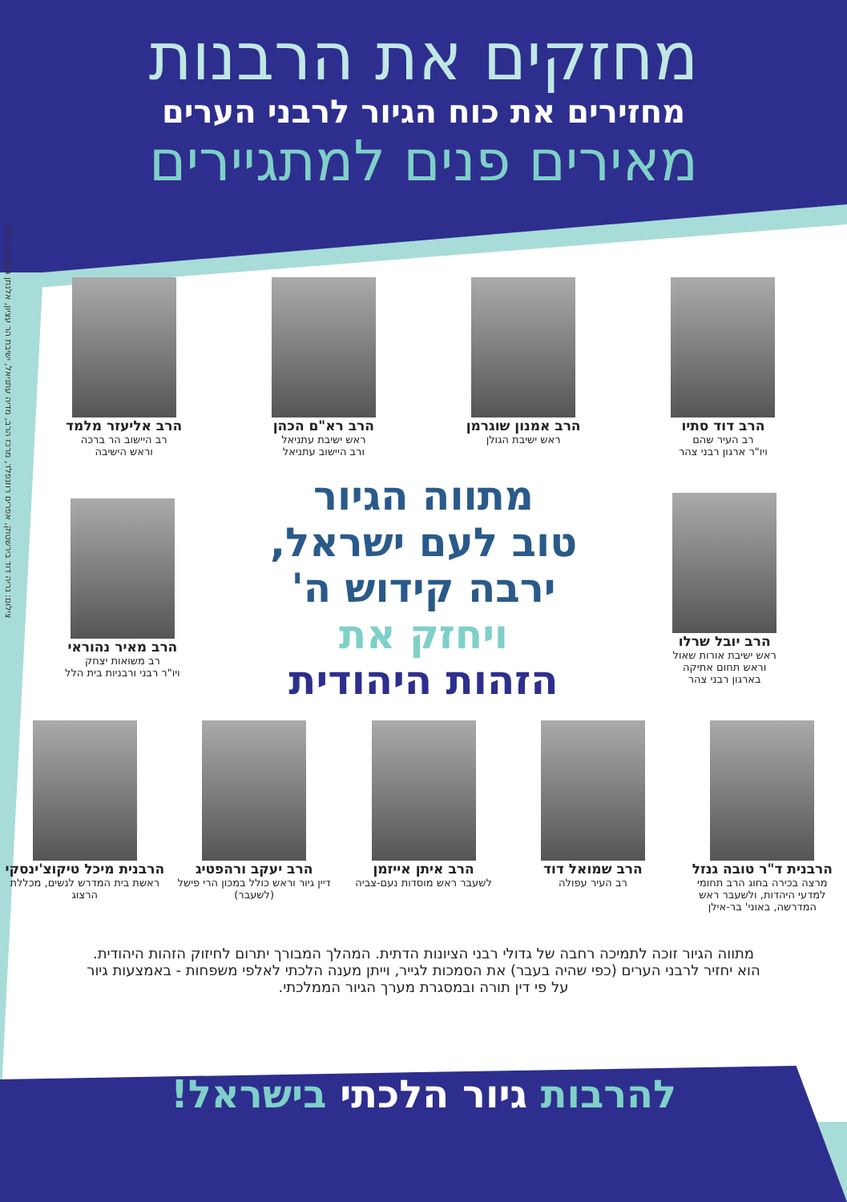צילום: נריה דוד בירשטוק, אפרים רוזנפלד, מרכז הרב, מדיה עתניאל, ישיבת הר עציון, אלנתן גוטורמן, יח"צ
מחזקים את הרבנות
מחזירים את כוח הגיור לרבני הערים
מאירים פנים למתגיירים
הרב דוד סתיו
רב העיר שהם
ויו"ר ארגון רבני צהר
הרב אמנון שוגרמן
ראש ישיבת הגולן
הרב רא"ם הכהן
ראש ישיבת עתניאל
ורב היישוב עתניאל
הרב אליעזר מלמד
רב היישוב הר ברכה
וראש הישיבה
הרב יובל שרלו
ראש ישיבת אורות שאול
וראש תחום אתיקה
בארגון רבני צהר
מתווה הגיור
טוב לעם ישראל,
ירבה קידוש ה'
ויחזק את
הזהות היהודית
הרב מאיר נהוראי
רב משואות יצחק
ויו"ר רבני ורבניות בית הלל
הרבנית ד"ר טובה גנזל
מרצה בכירה בחוג הרב תחומי למדעי היהדות, ולשעבר ראש המדרשה, באוני' בר-אילן
הרב שמואל דוד
רב העיר עפולה
הרב איתן אייזמן
לשעבר ראש מוסדות נעם-צביה
הרב יעקב ורהפטיג
דיין גיור וראש כולל במכון הרי פישל (לשעבר)
הרבנית מיכל טיקוצ'ינסקי
ראשת בית המדרש לנשים, מכללת הרצוג
מתווה הגיור זוכה לתמיכה רחבה של גדולי רבני הציונות הדתית. המהלך המבורך יתרום לחיזוק הזהות היהודית. הוא יחזיר לרבני הערים (כפי שהיה בעבר) את הסמכות לגייר, וייתן מענה הלכתי לאלפי משפחות - באמצעות גיור על פי דין תורה ובמסגרת מערך הגיור הממלכתי.
להרבות גיור הלכתי בישראל!